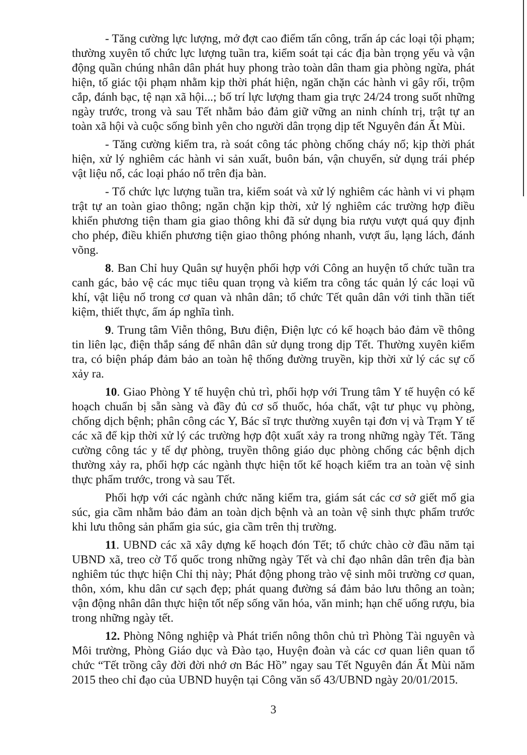- Tăng cường lực lượng, mở đợt cao điểm tấn công, trấn áp các loại tội phạm; thường xuyên tổ chức lực lượng tuần tra, kiểm soát tại các địa bàn trọng yếu và vận động quần chúng nhân dân phát huy phong trào toàn dân tham gia phòng ngừa, phát hiện, tố giác tội phạm nhằm kịp thời phát hiện, ngăn chặn các hành vi gây rối, trộm cắp, đánh bạc, tệ nạn xã hội...; bố trí lực lượng tham gia trực 24/24 trong suốt những ngày trước, trong và sau Tết nhằm bảo đảm giữ vững an ninh chính trị, trật tự an toàn xã hội và cuộc sống bình yên cho người dân trọng dịp tết Nguyên đán Ất Mùi.
- Tăng cường kiểm tra, rà soát công tác phòng chống cháy nổ; kịp thời phát hiện, xử lý nghiêm các hành vi sản xuất, buôn bán, vận chuyển, sử dụng trái phép vật liệu nổ, các loại pháo nổ trên địa bàn.
- Tổ chức lực lượng tuần tra, kiểm soát và xử lý nghiêm các hành vi vi phạm trật tự an toàn giao thông; ngăn chặn kịp thời, xử lý nghiêm các trường hợp điều khiển phương tiện tham gia giao thông khi đã sử dụng bia rượu vượt quá quy định cho phép, điều khiển phương tiện giao thông phóng nhanh, vượt ẩu, lạng lách, đánh võng.
8. Ban Chỉ huy Quân sự huyện phối hợp với Công an huyện tổ chức tuần tra canh gác, bảo vệ các mục tiêu quan trọng và kiểm tra công tác quản lý các loại vũ khí, vật liệu nổ trong cơ quan và nhân dân; tổ chức Tết quân dân với tinh thần tiết kiệm, thiết thực, ấm áp nghĩa tình.
9. Trung tâm Viễn thông, Bưu điện, Điện lực có kế hoạch bảo đảm về thông tin liên lạc, điện thắp sáng để nhân dân sử dụng trong dịp Tết. Thường xuyên kiểm tra, có biện pháp đảm bảo an toàn hệ thống đường truyền, kịp thời xử lý các sự cố xảy ra.
10. Giao Phòng Y tế huyện chủ trì, phối hợp với Trung tâm Y tế huyện có kế hoạch chuẩn bị sẵn sàng và đầy đủ cơ số thuốc, hóa chất, vật tư phục vụ phòng, chống dịch bệnh; phân công các Y, Bác sĩ trực thường xuyên tại đơn vị và Trạm Y tế các xã để kịp thời xử lý các trường hợp đột xuất xảy ra trong những ngày Tết. Tăng cường công tác y tế dự phòng, truyền thông giáo dục phòng chống các bệnh dịch thường xảy ra, phối hợp các ngành thực hiện tốt kế hoạch kiểm tra an toàn vệ sinh thực phẩm trước, trong và sau Tết.
Phối hợp với các ngành chức năng kiểm tra, giám sát các cơ sở giết mổ gia súc, gia cầm nhằm bảo đảm an toàn dịch bệnh và an toàn vệ sinh thực phẩm trước khi lưu thông sản phẩm gia súc, gia cầm trên thị trường.
11. UBND các xã xây dựng kế hoạch đón Tết; tổ chức chào cờ đầu năm tại UBND xã, treo cờ Tổ quốc trong những ngày Tết và chỉ đạo nhân dân trên địa bàn nghiêm túc thực hiện Chỉ thị này; Phát động phong trào vệ sinh môi trường cơ quan, thôn, xóm, khu dân cư sạch đẹp; phát quang đường sá đảm bảo lưu thông an toàn; vận động nhân dân thực hiện tốt nếp sống văn hóa, văn minh; hạn chế uống rượu, bia trong những ngày tết.
12. Phòng Nông nghiệp và Phát triển nông thôn chủ trì Phòng Tài nguyên và Môi trường, Phòng Giáo dục và Đào tạo, Huyện đoàn và các cơ quan liên quan tổ chức “Tết trồng cây đời đời nhớ ơn Bác Hồ” ngay sau Tết Nguyên đán Ất Mùi năm 2015 theo chỉ đạo của UBND huyện tại Công văn số 43/UBND ngày 20/01/2015.
3